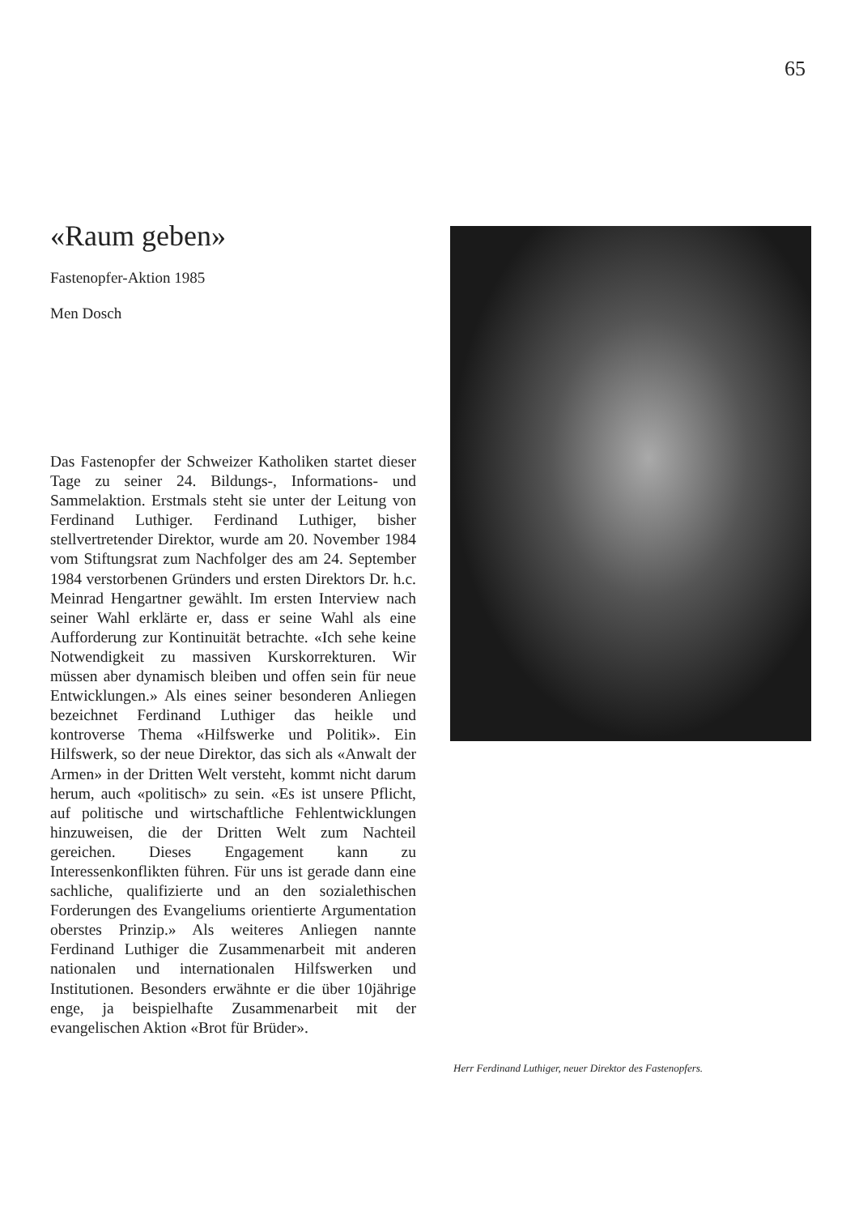65
«Raum geben»
Fastenopfer-Aktion 1985
Men Dosch
Das Fastenopfer der Schweizer Katholiken startet dieser Tage zu seiner 24. Bildungs-, Informations- und Sammelaktion. Erstmals steht sie unter der Leitung von Ferdinand Luthiger. Ferdinand Luthiger, bisher stellvertretender Direktor, wurde am 20. November 1984 vom Stiftungsrat zum Nachfolger des am 24. September 1984 verstorbenen Gründers und ersten Direktors Dr. h.c. Meinrad Hengartner gewählt. Im ersten Interview nach seiner Wahl erklärte er, dass er seine Wahl als eine Aufforderung zur Kontinuität betrachte. «Ich sehe keine Notwendigkeit zu massiven Kurskorrekturen. Wir müssen aber dynamisch bleiben und offen sein für neue Entwicklungen.» Als eines seiner besonderen Anliegen bezeichnet Ferdinand Luthiger das heikle und kontroverse Thema «Hilfswerke und Politik». Ein Hilfswerk, so der neue Direktor, das sich als «Anwalt der Armen» in der Dritten Welt versteht, kommt nicht darum herum, auch «politisch» zu sein. «Es ist unsere Pflicht, auf politische und wirtschaftliche Fehlentwicklungen hinzuweisen, die der Dritten Welt zum Nachteil gereichen. Dieses Engagement kann zu Interessenkonflikten führen. Für uns ist gerade dann eine sachliche, qualifizierte und an den sozialethischen Forderungen des Evangeliums orientierte Argumentation oberstes Prinzip.» Als weiteres Anliegen nannte Ferdinand Luthiger die Zusammenarbeit mit anderen nationalen und internationalen Hilfswerken und Institutionen. Besonders erwähnte er die über 10jährige enge, ja beispielhafte Zusammenarbeit mit der evangelischen Aktion «Brot für Brüder».
Herr Ferdinand Luthiger, neuer Direktor des Fastenopfers.